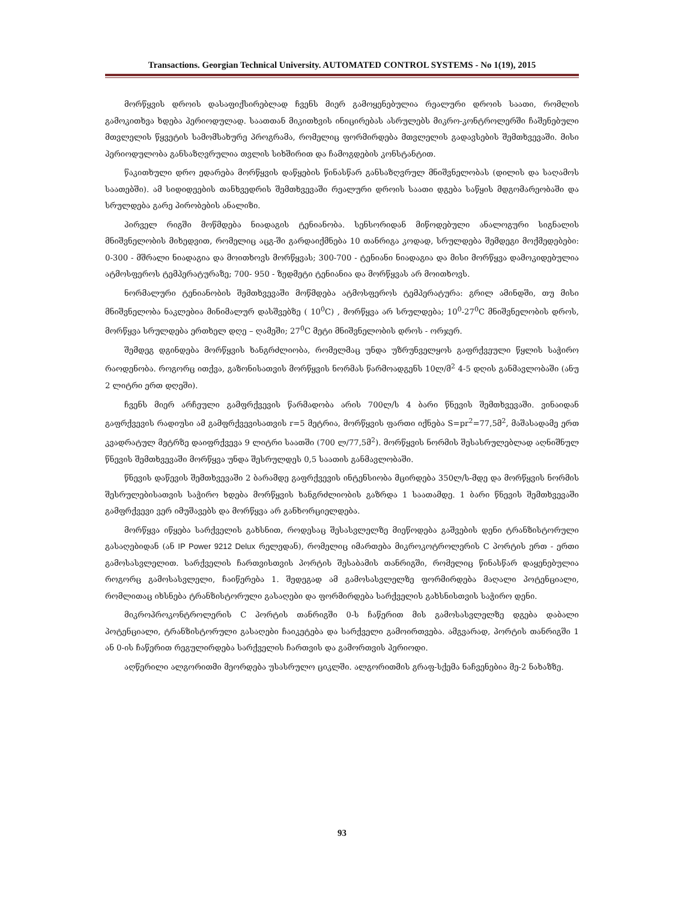Transactions. Georgian Technical University. AUTOMATED CONTROL SYSTEMS - No 1(19), 2015
მორწყვის დროის დასაფიქსირებლად ჩვენს მიერ გამოყენებულია რეალური დროის საათი, რომლის გამოკითხვა ხდება პერიოდულად. საათთან მიკითხვის ინიცირებას ასრულებს მიკრო-კონტროლერში ჩაშენებული მთვლელის წყვეტის სამომსახურე პროგრამა, რომელიც ფორმირდება მთვლელის გადავსების შემთხვევაში. მისი პერიოდულობა განსაზღვრულია თვლის სიხშირით და ჩამოგდების კონსტანტით.
წაკითხული დრო ედარება მორწყვის დაწყების წინასწარ განსაზღვრულ მნიშვნელობას (დილის და საღამოს საათებში). ამ სიდიდეების თანხვედრის შემთხვევაში რეალური დროის საათი დგება საწყის მდგომარეობაში და სრულდება გარე პირობების ანალიზი.
პირველ რიგში მოწმდება ნიადაგის ტენიანობა. სენსორიდან მიწოდებული ანალოგური სიგნალის მნიშვნელობის მიხედვით, რომელიც აცგ-ში გარდაიქმნება 10 თანრიგა კოდად, სრულდება შემდეგი მოქმედებები: 0-300 - მშრალი ნიადაგია და მოითხოვს მორწყვას; 300-700 - ტენიანი ნიადაგია და მისი მორწყვა დამოკიდებულია ატმოსფეროს ტემპერატურაზე; 700- 950 - ზედმეტი ტენიანია და მორწყვას არ მოითხოვს.
ნორმალური ტენიანობის შემთხვევაში მოწმდება ატმოსფეროს ტემპერატურა: გრილ ამინდში, თუ მისი მნიშვნელობა ნაკლებია მინიმალურ დასშვებზე ( 10<sup>0</sup>C) , მორწყვა არ სრულდება; 10<sup>0</sup>-27<sup>0</sup>C მნიშვნელობის დროს, მორწყვა სრულდება ერთხელ დღე – ღამეში; 27<sup>0</sup>C მეტი მნიშვნელობის დროს - ორჯერ.
შემდეგ დგინდება მორწყვის ხანგრძლიობა, რომელმაც უნდა უზრუნველყოს გაფრქვეული წყლის საჭირო რაოდენობა. როგორც ითქვა, გაზონისათვის მორწყვის ნორმას წარმოადგენს 10ლ/მ<sup>2</sup> 4-5 დღის განმავლობაში (ანუ 2 ლიტრი ერთ დღეში).
ჩვენს მიერ არჩეული გამფრქვევის წარმადობა არის 700ლ/ს 4 ბარი წნევის შემთხვევაში. ვინაიდან გაფრქვევის რადიუსი ამ გამფრქვევისათვის r=5 მეტრია, მორწყვის ფართი იქნება S=pr<sup>2</sup>=77,5მ<sup>2</sup>, მაშასადამე ერთ კვადრატულ მეტრზე დაიფრქვევა 9 ლიტრი საათში (700 ლ/77,5მ<sup>2</sup>). მორწყვის ნორმის შესასრულებლად აღნიშნულ წნევის შემთხვევაში მორწყვა უნდა შესრულდეს 0,5 საათის განმავლობაში.
წნევის დაწევის შემთხვევაში 2 ბარამდე გაფრქვევის ინტენსიობა მცირდება 350ლ/ს-მდე და მორწყვის ნორმის შესრულებისათვის საჭირო ხდება მორწყვის ხანგრძლიობის გაზრდა 1 საათამდე. 1 ბარი წნევის შემთხვევაში გამფრქვევი ვერ იმუშავებს და მორწყვა არ განხორციელდება.
მორწყვა იწყება სარქველის გახსნით, როდესაც შესასვლელზე მიეწოდება გაშვების დენი ტრანზისტორული გასაღებიდან (ან IP Power 9212 Delux რელედან), რომელიც იმართება მიკროკოტროლერის C პორტის ერთ - ერთი გამოსასვლელით. სარქველის ჩართვისთვის პორტის შესაბამის თანრიგში, რომელიც წინასწარ დაყენებულია როგორც გამოსასვლელი, ჩაიწერება 1. შედეგად ამ გამოსასვლელზე ფორმირდება მაღალი პოტენციალი, რომლითაც იხსნება ტრანზისტორული გასაღები და ფორმირდება სარქველის გახსნისთვის საჭირო დენი.
მიკროპროკონტროლერის C პორტის თანრიგში 0-ს ჩაწერით მის გამოსასვლელზე დგება დაბალი პოტენციალი, ტრანზისტორული გასაღები ჩაიკეტება და სარქველი გამოირთვება. ამგვარად, პორტის თანრიგში 1 ან 0-ის ჩაწერით რეგულირდება სარქველის ჩართვის და გამორთვის პერიოდი.
აღწერილი ალგორითმი მეორდება უსასრულო ციკლში. ალგორითმის გრაფ-სქემა ნაჩვენებია მე-2 ნახაზზე.
93